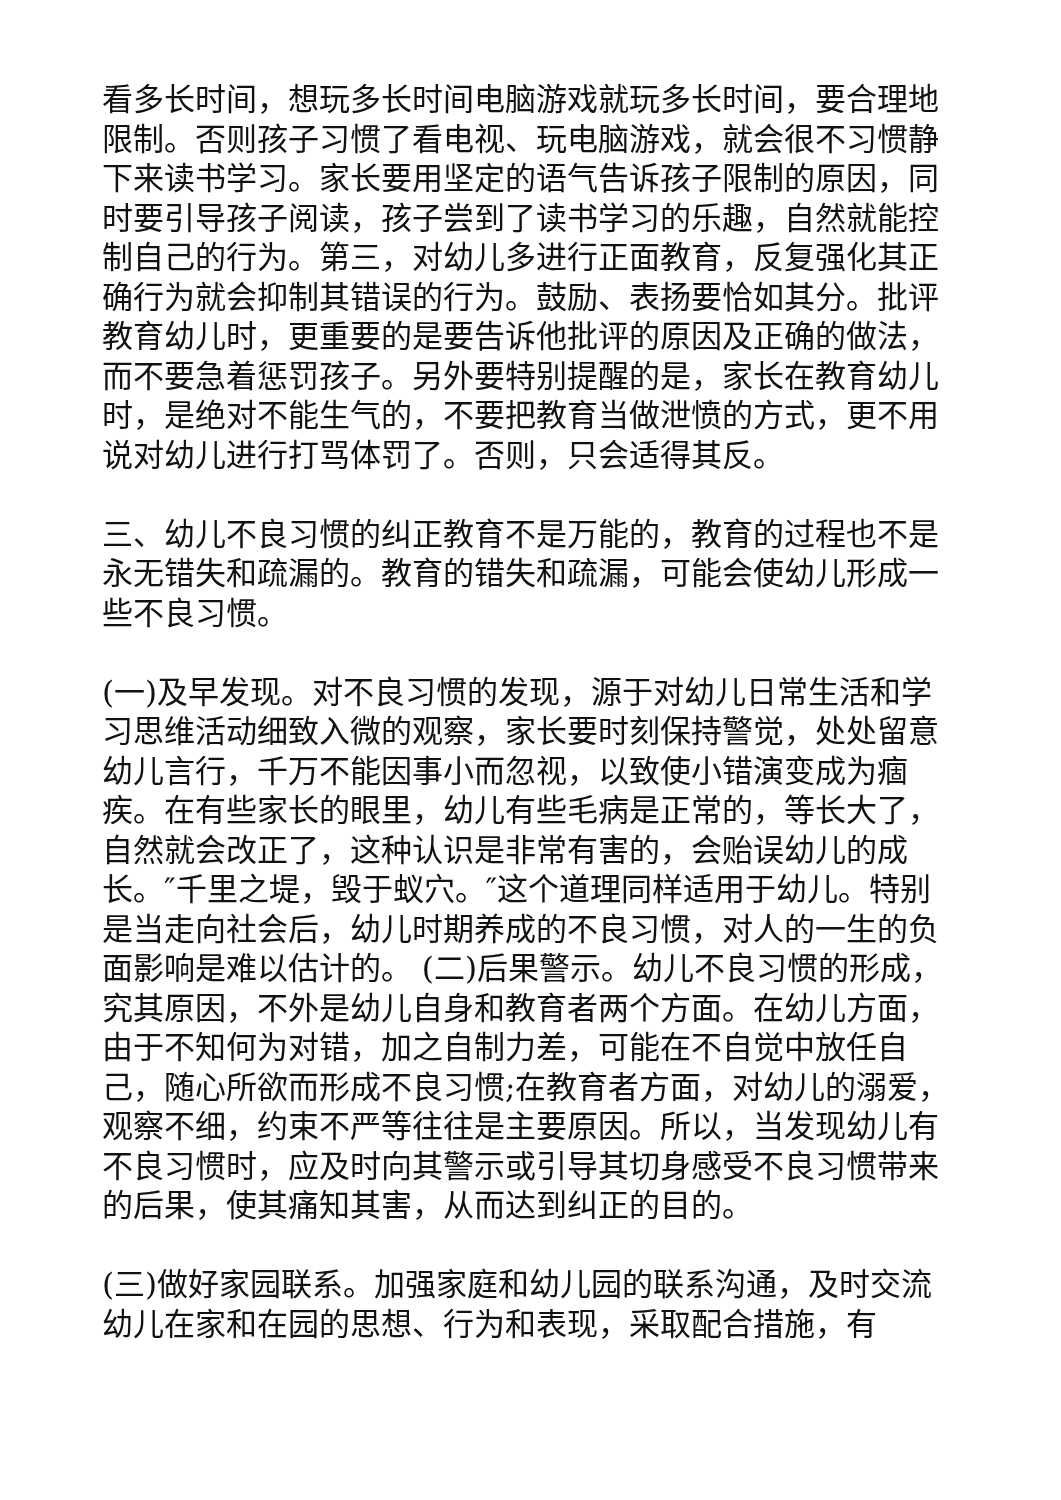看多长时间，想玩多长时间电脑游戏就玩多长时间，要合理地限制。否则孩子习惯了看电视、玩电脑游戏，就会很不习惯静下来读书学习。家长要用坚定的语气告诉孩子限制的原因，同时要引导孩子阅读，孩子尝到了读书学习的乐趣，自然就能控制自己的行为。第三，对幼儿多进行正面教育，反复强化其正确行为就会抑制其错误的行为。鼓励、表扬要恰如其分。批评教育幼儿时，更重要的是要告诉他批评的原因及正确的做法，而不要急着惩罚孩子。另外要特别提醒的是，家长在教育幼儿时，是绝对不能生气的，不要把教育当做泄愤的方式，更不用说对幼儿进行打骂体罚了。否则，只会适得其反。
三、幼儿不良习惯的纠正教育不是万能的，教育的过程也不是永无错失和疏漏的。教育的错失和疏漏，可能会使幼儿形成一些不良习惯。
(一)及早发现。对不良习惯的发现，源于对幼儿日常生活和学习思维活动细致入微的观察，家长要时刻保持警觉，处处留意幼儿言行，千万不能因事小而忽视，以致使小错演变成为痼疾。在有些家长的眼里，幼儿有些毛病是正常的，等长大了，自然就会改正了，这种认识是非常有害的，会贻误幼儿的成长。″千里之堤，毁于蚁穴。″这个道理同样适用于幼儿。特别是当走向社会后，幼儿时期养成的不良习惯，对人的一生的负面影响是难以估计的。 (二)后果警示。幼儿不良习惯的形成，究其原因，不外是幼儿自身和教育者两个方面。在幼儿方面，由于不知何为对错，加之自制力差，可能在不自觉中放任自己，随心所欲而形成不良习惯;在教育者方面，对幼儿的溺爱，观察不细，约束不严等往往是主要原因。所以，当发现幼儿有不良习惯时，应及时向其警示或引导其切身感受不良习惯带来的后果，使其痛知其害，从而达到纠正的目的。
(三)做好家园联系。加强家庭和幼儿园的联系沟通，及时交流幼儿在家和在园的思想、行为和表现，采取配合措施，有